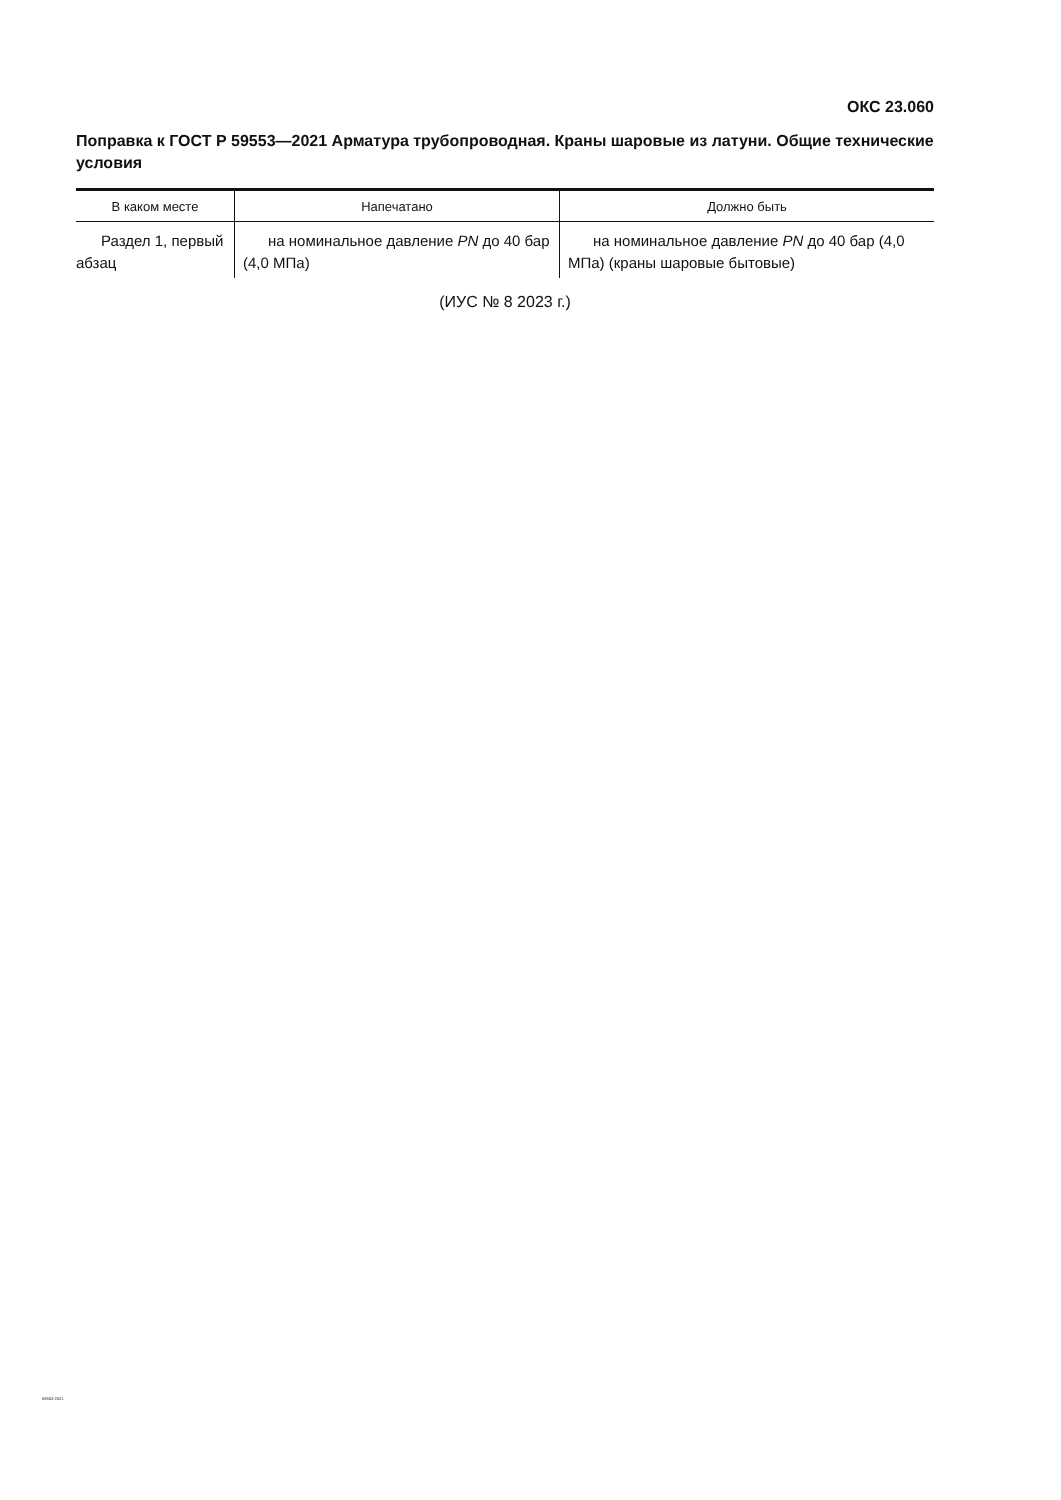ОКС 23.060
Поправка к ГОСТ Р 59553—2021 Арматура трубопроводная. Краны шаровые из латуни. Общие технические условия
| В каком месте | Напечатано | Должно быть |
| --- | --- | --- |
| Раздел 1, первый абзац | на номинальное давление PN до 40 бар (4,0 МПа) | на номинальное давление PN до 40 бар (4,0 МПа) (краны шаровые бытовые) |
(ИУС № 8 2023 г.)
59553-2021